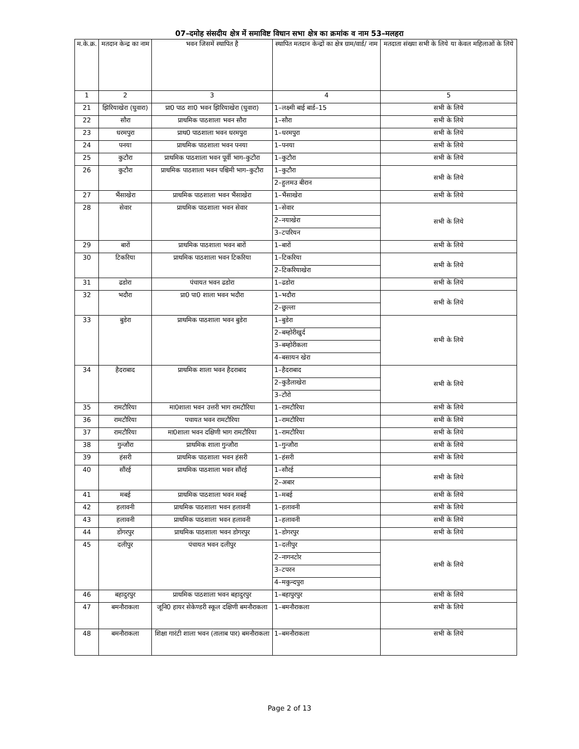07–दमोह संसदीय क्षेत्र में समाविष्ट विधान सभा क्षेत्र का क्रमांक व नाम 53–मलहरा
| म.के.क्र. | मतदान केन्द्र का नाम | भवन जिसमें स्थापित है | स्थापित मतदान केन्द्रों का क्षेत्र ग्राम/वार्ड/ नाम | मतदाता संख्या सभी के लिये या केवल महिलाओं के लिये |
| --- | --- | --- | --- | --- |
| 1 | 2 | 3 | 4 | 5 |
| 21 | झिरियाखेरा (घुवारा) | प्रा0 पाठ शा0 भवन झिरियाखेरा (घुवारा) | 1–लक्ष्मी बाई बार्ड–15 | सभी के लिये |
| 22 | सौरा | प्राथमिक पाठशाला भवन सौरा | 1–सौरा | सभी के लिये |
| 23 | धरमपुरा | प्राथ0 पाठशाला भवन धरमपुरा | 1–धरमपुरा | सभी के लिये |
| 24 | पनया | प्राथमिक पाठशाला भवन पनया | 1–पनया | सभी के लिये |
| 25 | कुटौरा | प्राथमिक पाठशाला भवन पूर्वी भाग–कुटौरा | 1–कुटौरा | सभी के लिये |
| 26 | कुटौरा | प्राथमिक पाठशाला भवन पश्चिमी भाग–कुटौरा | 1–कुटौरा | सभी के लिये |
| | | | 2–हुलमउ बीरान | |
| 27 | भैंसाखेरा | प्राथमिक पाठशाला भवन भैंसाखेरा | 1–भैंसाखेरा | सभी के लिये |
| 28 | सेवार | प्राथमिक पाठशाला भवन सेवार | 1–सेवार | सभी के लिये |
| | | | 2–नयाखेरा | |
| | | | 3–टपरियन | |
| 29 | बारों | प्राथमिक पाठशाला भवन बारों | 1–बारों | सभी के लिये |
| 30 | टिकरिया | प्राथमिक पाठशाला भवन टिकरिया | 1–टिकरिया | सभी के लिये |
| | | | 2–टिकरियाखेरा | |
| 31 | ढडोरा | पंचायत भवन ढडोरा | 1–ढडोरा | सभी के लिये |
| 32 | भदौरा | प्रा0 पा0 शाला भवन भदौरा | 1–भदौरा | सभी के लिये |
| | | | 2–छुल्ला | |
| 33 | बुडेरा | प्राथमिक पाठशाला भवन बुडेरा | 1–बुडेरा | सभी के लिये |
| | | | 2–बम्होरीखुर्द | |
| | | | 3–बम्होरीकला | |
| | | | 4–बसायन खेरा | |
| 34 | हैदराबाद | प्राथमिक शाला भवन हैदराबाद | 1–हैदराबाद | सभी के लिये |
| | | | 2–कुडैलाखेरा | |
| | | | 3–टौरो | |
| 35 | रामटौरिया | मा0शाला भवन उत्तरी भाग रामटौरिया | 1–रामटौरिया | सभी के लिये |
| 36 | रामटौरिया | पचायत भवन रामटौरिया | 1–रामटौरिया | सभी के लिये |
| 37 | रामटौरिया | मा0शाला भवन दक्षिणी भाग रामटौरिया | 1–रामटौरिया | सभी के लिये |
| 38 | गुन्जौरा | प्राथमिक शाला गुन्जौरा | 1–गुन्जौरा | सभी के लिये |
| 39 | हंसरी | प्राथमिक पाठशाला भवन हंसरी | 1–हंसरी | सभी के लिये |
| 40 | सौंरई | प्राथमिक पाठशाला भवन सौंरई | 1–सौरई | सभी के लिये |
| | | | 2–अबार | |
| 41 | मबई | प्राथमिक पाठशाला भवन मबई | 1–मबई | सभी के लिये |
| 42 | हलावनी | प्राथमिक पाठशाला भवन हलावनी | 1–हलावनी | सभी के लिये |
| 43 | हलावनी | प्राथमिक पाठशाला भवन हलावनी | 1–हलावनी | सभी के लिये |
| 44 | डोंगरपुर | प्राथमिक पाठशाला भवन डोगरपुर | 1–डोगरपुर | सभी के लिये |
| 45 | दलीपुर | पंचायत भवन दलीपुर | 1–दलीपुर | सभी के लिये |
| | | | 2–नागनटोर | |
| | | | 3–टपरन | |
| | | | 4–मकुन्दपुरा | |
| 46 | बहादुरपुर | प्राथमिक पाठशाला भवन बहादुरपुर | 1–बहापुरपुर | सभी के लिये |
| 47 | बमनौराकला | जूनि0 हायर सेकेण्डरी स्कूल दक्षिणी बमनौराकला | 1–बमनौराकला | सभी के लिये |
| 48 | बमनौराकला | शिक्षा गारंटी शाला भवन (तालाब पार) बमनौराकला | 1–बमनौराकला | सभी के लिये |
Page 2 of 13